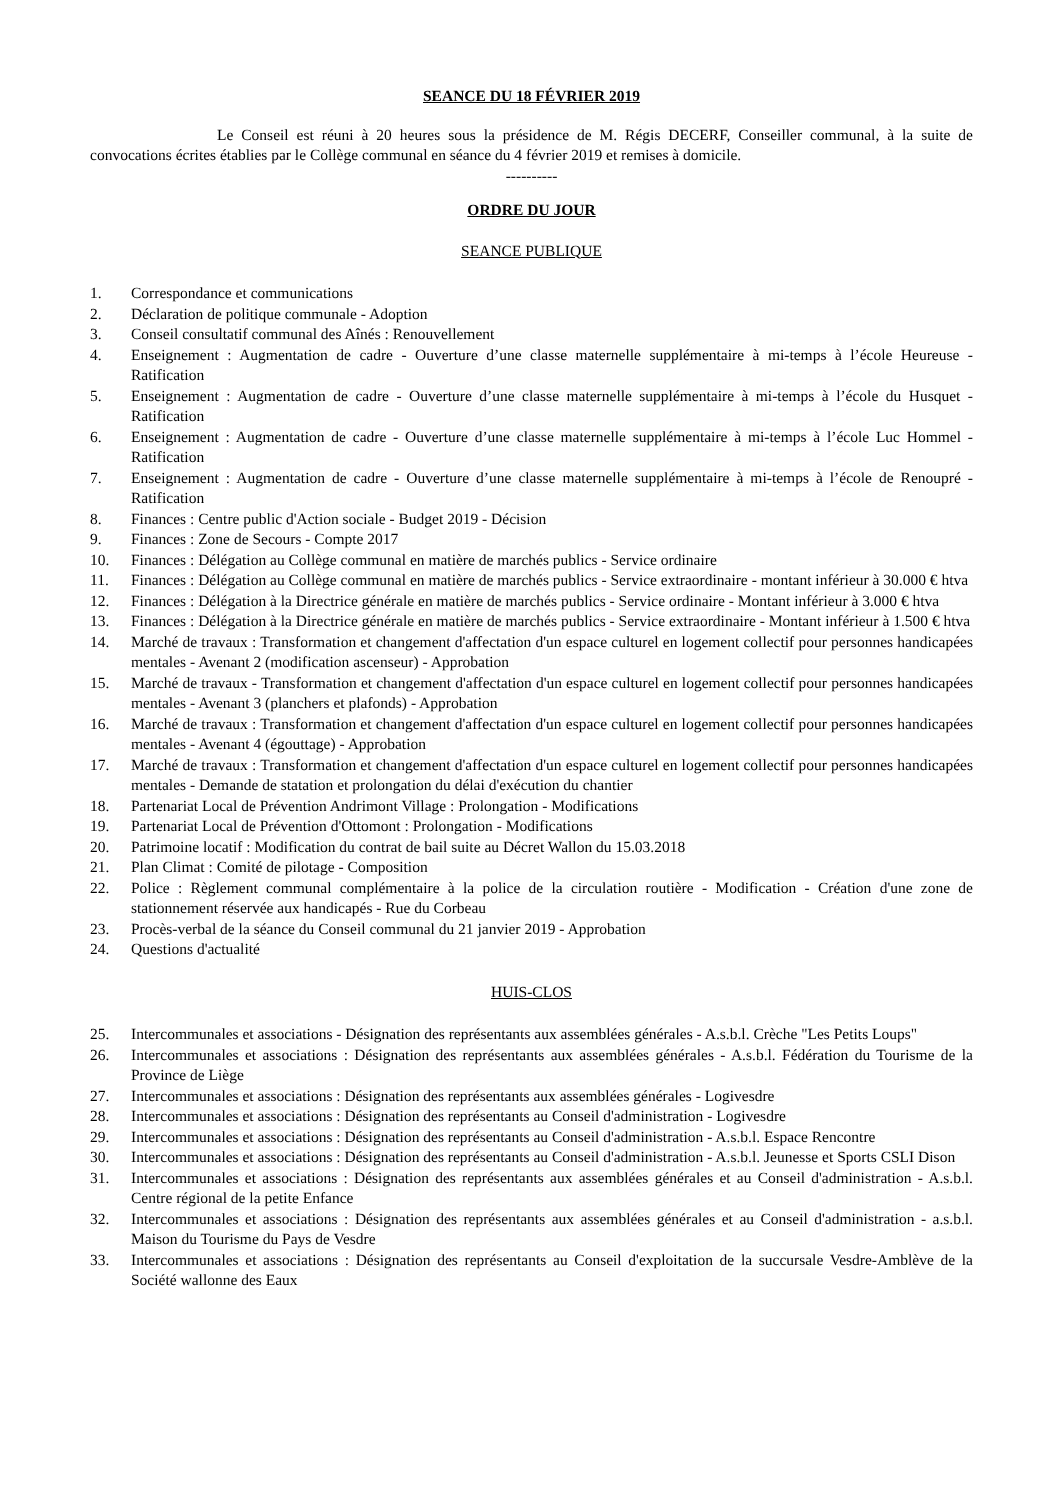SEANCE DU 18 FÉVRIER 2019
Le Conseil est réuni à 20 heures sous la présidence de M. Régis DECERF, Conseiller communal, à la suite de convocations écrites établies par le Collège communal en séance du 4 février 2019 et remises à domicile.
----------
ORDRE DU JOUR
SEANCE PUBLIQUE
1. Correspondance et communications
2. Déclaration de politique communale - Adoption
3. Conseil consultatif communal des Aînés : Renouvellement
4. Enseignement : Augmentation de cadre - Ouverture d’une classe maternelle supplémentaire à mi-temps à l’école Heureuse - Ratification
5. Enseignement : Augmentation de cadre - Ouverture d’une classe maternelle supplémentaire à mi-temps à l’école du Husquet - Ratification
6. Enseignement : Augmentation de cadre - Ouverture d’une classe maternelle supplémentaire à mi-temps à l’école Luc Hommel - Ratification
7. Enseignement : Augmentation de cadre - Ouverture d’une classe maternelle supplémentaire à mi-temps à l’école de Renoupré - Ratification
8. Finances : Centre public d'Action sociale - Budget 2019 - Décision
9. Finances : Zone de Secours - Compte 2017
10. Finances : Délégation au Collège communal en matière de marchés publics - Service ordinaire
11. Finances : Délégation au Collège communal en matière de marchés publics - Service extraordinaire - montant inférieur à 30.000 € htva
12. Finances : Délégation à la Directrice générale en matière de marchés publics - Service ordinaire - Montant inférieur à 3.000 € htva
13. Finances : Délégation à la Directrice générale en matière de marchés publics - Service extraordinaire - Montant inférieur à 1.500 € htva
14. Marché de travaux : Transformation et changement d'affectation d'un espace culturel en logement collectif pour personnes handicapées mentales - Avenant 2 (modification ascenseur) - Approbation
15. Marché de travaux - Transformation et changement d'affectation d'un espace culturel en logement collectif pour personnes handicapées mentales - Avenant 3 (planchers et plafonds) - Approbation
16. Marché de travaux : Transformation et changement d'affectation d'un espace culturel en logement collectif pour personnes handicapées mentales - Avenant 4 (égouttage) - Approbation
17. Marché de travaux : Transformation et changement d'affectation d'un espace culturel en logement collectif pour personnes handicapées mentales - Demande de statation et prolongation du délai d'exécution du chantier
18. Partenariat Local de Prévention Andrimont Village : Prolongation - Modifications
19. Partenariat Local de Prévention d'Ottomont : Prolongation - Modifications
20. Patrimoine locatif : Modification du contrat de bail suite au Décret Wallon du 15.03.2018
21. Plan Climat : Comité de pilotage - Composition
22. Police : Règlement communal complémentaire à la police de la circulation routière - Modification - Création d'une zone de stationnement réservée aux handicapés - Rue du Corbeau
23. Procès-verbal de la séance du Conseil communal du 21 janvier 2019 - Approbation
24. Questions d'actualité
HUIS-CLOS
25. Intercommunales et associations - Désignation des représentants aux assemblées générales - A.s.b.l. Crèche "Les Petits Loups"
26. Intercommunales et associations : Désignation des représentants aux assemblées générales - A.s.b.l. Fédération du Tourisme de la Province de Liège
27. Intercommunales et associations : Désignation des représentants aux assemblées générales - Logivesdre
28. Intercommunales et associations : Désignation des représentants au Conseil d'administration - Logivesdre
29. Intercommunales et associations : Désignation des représentants au Conseil d'administration - A.s.b.l. Espace Rencontre
30. Intercommunales et associations : Désignation des représentants au Conseil d'administration - A.s.b.l. Jeunesse et Sports CSLI Dison
31. Intercommunales et associations : Désignation des représentants aux assemblées générales et au Conseil d'administration - A.s.b.l. Centre régional de la petite Enfance
32. Intercommunales et associations : Désignation des représentants aux assemblées générales et au Conseil d'administration - a.s.b.l. Maison du Tourisme du Pays de Vesdre
33. Intercommunales et associations : Désignation des représentants au Conseil d'exploitation de la succursale Vesdre-Amblève de la Société wallonne des Eaux